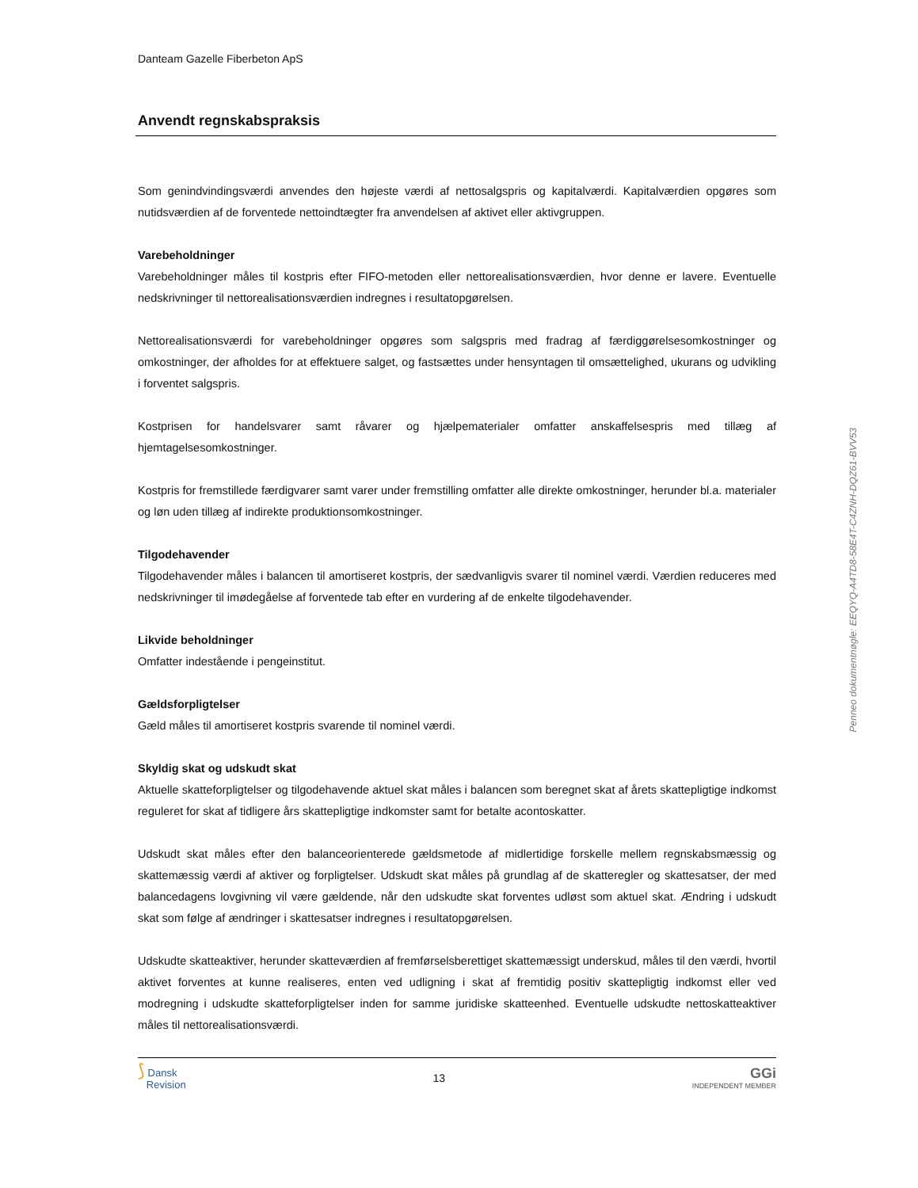Danteam Gazelle Fiberbeton ApS
Anvendt regnskabspraksis
Som genindvindingsværdi anvendes den højeste værdi af nettosalgspris og kapitalværdi. Kapitalværdien opgøres som nutidsværdien af de forventede nettoindtægter fra anvendelsen af aktivet eller aktivgruppen.
Varebeholdninger
Varebeholdninger måles til kostpris efter FIFO-metoden eller nettorealisationsværdien, hvor denne er lavere. Eventuelle nedskrivninger til nettorealisationsværdien indregnes i resultatopgørelsen.
Nettorealisationsværdi for varebeholdninger opgøres som salgspris med fradrag af færdiggørelsesomkostninger og omkostninger, der afholdes for at effektuere salget, og fastsættes under hensyntagen til omsættelighed, ukurans og udvikling i forventet salgspris.
Kostprisen for handelsvarer samt råvarer og hjælpematerialer omfatter anskaffelsespris med tillæg af hjemtagelsesomkostninger.
Kostpris for fremstillede færdigvarer samt varer under fremstilling omfatter alle direkte omkostninger, herunder bl.a. materialer og løn uden tillæg af indirekte produktionsomkostninger.
Tilgodehavender
Tilgodehavender måles i balancen til amortiseret kostpris, der sædvanligvis svarer til nominel værdi. Værdien reduceres med nedskrivninger til imødegåelse af forventede tab efter en vurdering af de enkelte tilgodehavender.
Likvide beholdninger
Omfatter indestående i pengeinstitut.
Gældsforpligtelser
Gæld måles til amortiseret kostpris svarende til nominel værdi.
Skyldig skat og udskudt skat
Aktuelle skatteforpligtelser og tilgodehavende aktuel skat måles i balancen som beregnet skat af årets skattepligtige indkomst reguleret for skat af tidligere års skattepligtige indkomster samt for betalte acontoskatter.
Udskudt skat måles efter den balanceorienterede gældsmetode af midlertidige forskelle mellem regnskabsmæssig og skattemæssig værdi af aktiver og forpligtelser. Udskudt skat måles på grundlag af de skatteregler og skattesatser, der med balancedagens lovgivning vil være gældende, når den udskudte skat forventes udløst som aktuel skat. Ændring i udskudt skat som følge af ændringer i skattesatser indregnes i resultatopgørelsen.
Udskudte skatteaktiver, herunder skatteværdien af fremførselsberettiget skattemæssigt underskud, måles til den værdi, hvortil aktivet forventes at kunne realiseres, enten ved udligning i skat af fremtidig positiv skattepligtig indkomst eller ved modregning i udskudte skatteforpligtelser inden for samme juridiske skatteenhed. Eventuelle udskudte nettoskatteaktiver måles til nettorealisationsværdi.
⟆ Dansk
Revision
13
GGi
INDEPENDENT MEMBER
Penneo dokumentnøgle: EEQYQ-A4TD8-58E4T-C4ZNH-DQZ61-BVV53